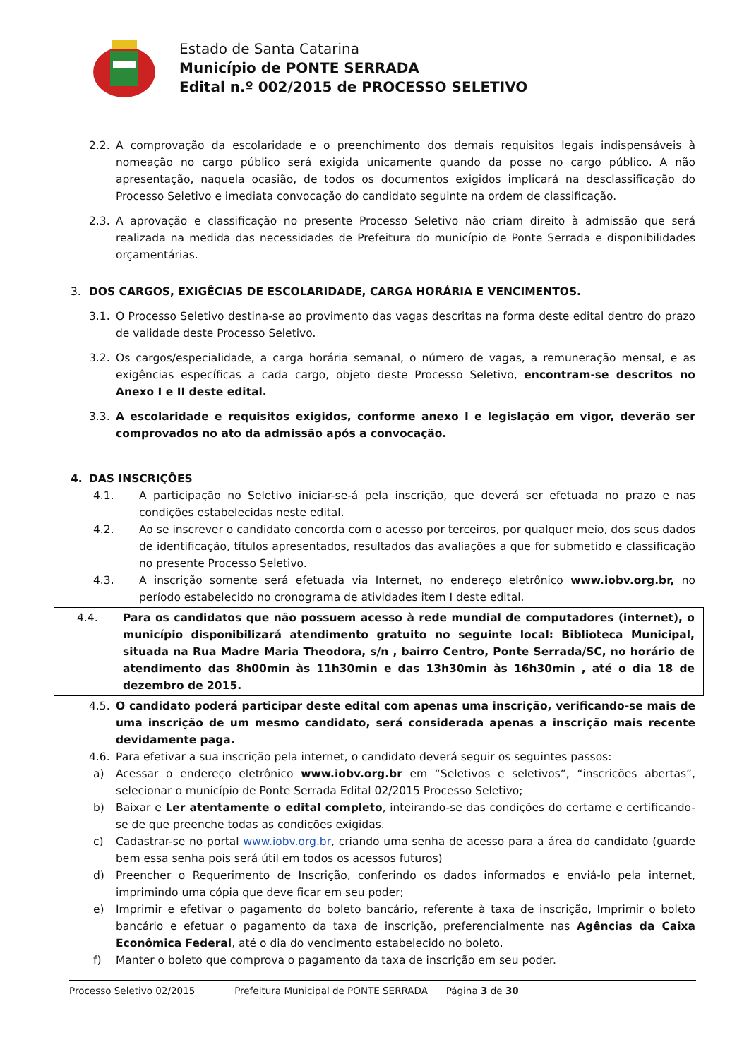Estado de Santa Catarina
Município de PONTE SERRADA
Edital n.º 002/2015 de PROCESSO SELETIVO
2.2. A comprovação da escolaridade e o preenchimento dos demais requisitos legais indispensáveis à nomeação no cargo público será exigida unicamente quando da posse no cargo público. A não apresentação, naquela ocasião, de todos os documentos exigidos implicará na desclassificação do Processo Seletivo e imediata convocação do candidato seguinte na ordem de classificação.
2.3. A aprovação e classificação no presente Processo Seletivo não criam direito à admissão que será realizada na medida das necessidades de Prefeitura do município de Ponte Serrada e disponibilidades orçamentárias.
3. DOS CARGOS, EXIGÊCIAS DE ESCOLARIDADE, CARGA HORÁRIA E VENCIMENTOS.
3.1. O Processo Seletivo destina-se ao provimento das vagas descritas na forma deste edital dentro do prazo de validade deste Processo Seletivo.
3.2. Os cargos/especialidade, a carga horária semanal, o número de vagas, a remuneração mensal, e as exigências específicas a cada cargo, objeto deste Processo Seletivo, encontram-se descritos no Anexo I e II deste edital.
3.3. A escolaridade e requisitos exigidos, conforme anexo I e legislação em vigor, deverão ser comprovados no ato da admissão após a convocação.
4. DAS INSCRIÇÕES
4.1. A participação no Seletivo iniciar-se-á pela inscrição, que deverá ser efetuada no prazo e nas condições estabelecidas neste edital.
4.2. Ao se inscrever o candidato concorda com o acesso por terceiros, por qualquer meio, dos seus dados de identificação, títulos apresentados, resultados das avaliações a que for submetido e classificação no presente Processo Seletivo.
4.3. A inscrição somente será efetuada via Internet, no endereço eletrônico www.iobv.org.br, no período estabelecido no cronograma de atividades item I deste edital.
4.4. Para os candidatos que não possuem acesso à rede mundial de computadores (internet), o município disponibilizará atendimento gratuito no seguinte local: Biblioteca Municipal, situada na Rua Madre Maria Theodora, s/n , bairro Centro, Ponte Serrada/SC, no horário de atendimento das 8h00min às 11h30min e das 13h30min às 16h30min , até o dia 18 de dezembro de 2015.
4.5. O candidato poderá participar deste edital com apenas uma inscrição, verificando-se mais de uma inscrição de um mesmo candidato, será considerada apenas a inscrição mais recente devidamente paga.
4.6. Para efetivar a sua inscrição pela internet, o candidato deverá seguir os seguintes passos:
a) Acessar o endereço eletrônico www.iobv.org.br em “Seletivos e seletivos”, “inscrições abertas”, selecionar o município de Ponte Serrada Edital 02/2015 Processo Seletivo;
b) Baixar e Ler atentamente o edital completo, inteirando-se das condições do certame e certificando-se de que preenche todas as condições exigidas.
c) Cadastrar-se no portal www.iobv.org.br, criando uma senha de acesso para a área do candidato (guarde bem essa senha pois será útil em todos os acessos futuros)
d) Preencher o Requerimento de Inscrição, conferindo os dados informados e enviá-lo pela internet, imprimindo uma cópia que deve ficar em seu poder;
e) Imprimir e efetivar o pagamento do boleto bancário, referente à taxa de inscrição, Imprimir o boleto bancário e efetuar o pagamento da taxa de inscrição, preferencialmente nas Agências da Caixa Econômica Federal, até o dia do vencimento estabelecido no boleto.
f) Manter o boleto que comprova o pagamento da taxa de inscrição em seu poder.
Processo Seletivo 02/2015 Prefeitura Municipal de PONTE SERRADA Página 3 de 30